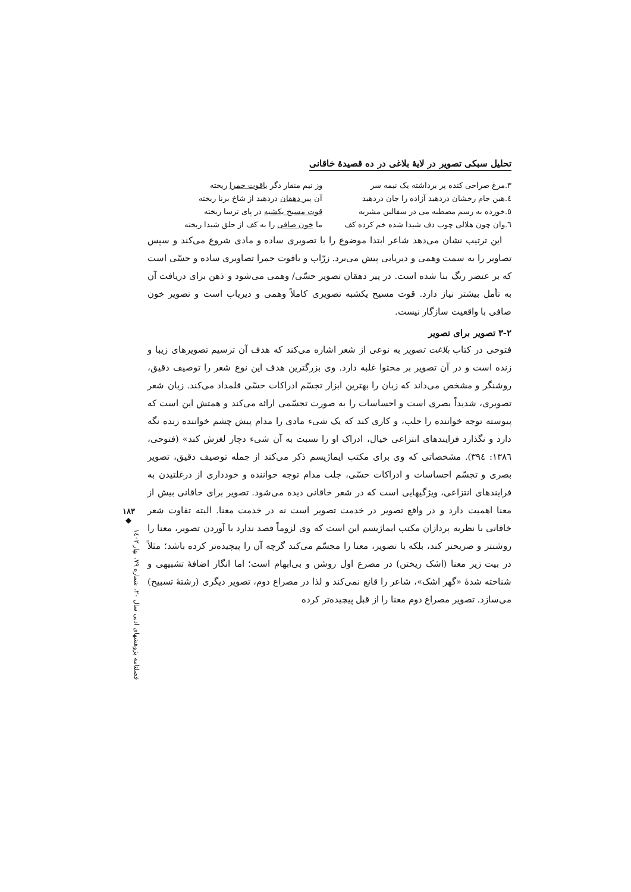تحلیل سبکی تصویر در لایهٔ بلاغی در ده قصیدهٔ خاقانی
۳.مرغ صراحی کنده پر برداشته یک نیمه سر وز نیم منقار دگر یاقوت حمرا ریخته
٤.هین جام رخشان دردهید آزاده را جان دردهید آن پیر دهقان دردهید از شاخ برنا ریخته
٥.خورده به رسم مصطبه می در سفالین مشربه قوت مسیح یکشبه در پای ترسا ریخته
٦.وان چون هلالی چوب دف شیدا شده خم کرده کف ما خون صافی را به کف از حلق شیدا ریخته
این ترتیب نشان می‌دهد شاعر ابتدا موضوع را با تصویری ساده و مادی شروع می‌کند و سپس تصاویر را به سمت وهمی و دیریابی پیش می‌برد. زرّاب و یاقوت حمرا تصاویری ساده و حسّی است که بر عنصر رنگ بنا شده است. در پیر دهقان تصویر حسّی/ وهمی می‌شود و ذهن برای دریافت آن به تأمل بیشتر نیاز دارد. قوت مسیح یکشبه تصویری کاملاً وهمی و دیریاب است و تصویر خون صافی با واقعیت سازگار نیست.
۳-۲ تصویر برای تصویر
فتوحی در کتاب بلاغت تصویر به نوعی از شعر اشاره می‌کند که هدف آن ترسیم تصویرهای زیبا و زنده است و در آن تصویر بر محتوا غلبه دارد. وی بزرگترین هدف این نوع شعر را توصیف دقیق، روشنگر و مشخص می‌داند که زبان را بهترین ابزار تجسّم ادراکات حسّی قلمداد می‌کند. زبان شعر تصویری، شدیداً بصری است و احساسات را به صورت تجسّمی ارائه می‌کند و همتش این است که پیوسته توجه خواننده را جلب، و کاری کند که یک شیء مادی را مدام پیش چشم خواننده زنده نگه دارد و نگذارد فرایندهای انتزاعی خیال، ادراک او را نسبت به آن شیء دچار لغزش کند» (فتوحی، ۱۳۸٦: ۳۹٤). مشخصاتی که وی برای مکتب ایماژیسم ذکر می‌کند از جمله توصیف دقیق، تصویر بصری و تجسّم احساسات و ادراکات حسّی، جلب مدام توجه خواننده و خودداری از درغلتیدن به فرایندهای انتزاعی، ویژگیهایی است که در شعر خاقانی دیده می‌شود. تصویر برای خاقانی بیش از معنا اهمیت دارد و در واقع تصویر در خدمت تصویر است نه در خدمت معنا. البته تفاوت شعر خاقانی با نظریه پردازان مکتب ایماژیسم این است که وی لزوماً قصد ندارد با آوردن تصویر، معنا را روشنتر و صریحتر کند، بلکه با تصویر، معنا را مجسّم می‌کند گرچه آن را پیچیده‌تر کرده باشد؛ مثلاً در بیت زیر معنا (اشک ریختن) در مصرع اول روشن و بی‌ابهام است؛ اما انگار اضافهٔ تشبیهی و شناخته شدهٔ «گهر اشک»، شاعر را قانع نمی‌کند و لذا در مصراع دوم، تصویر دیگری (رشتهٔ تسبیح) می‌سازد. تصویر مصراع دوم معنا را از قبل پیچیده‌تر کرده
۱۸۳
◆
فصلنامه پژوهشهای ادبی سال ۲۰، شماره ۷۹، بهار ۱٤۰۲